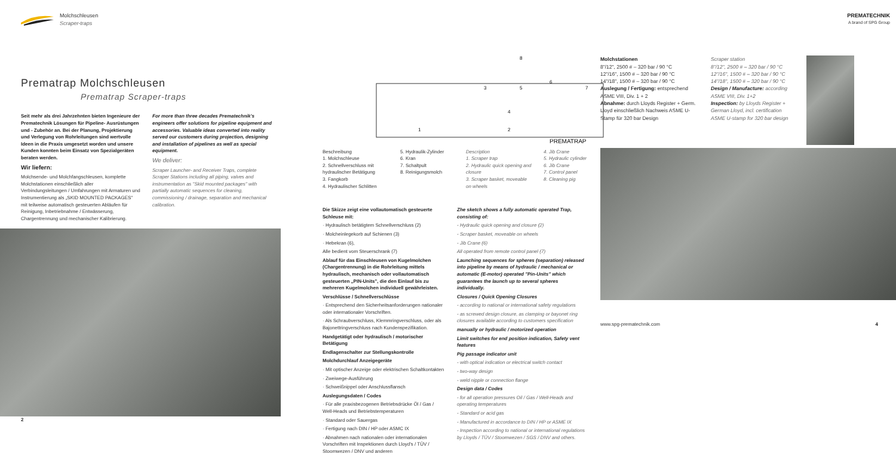Molchschleusen
Scraper-traps
Prematrap Molchschleusen
Prematrap Scraper-traps
Seit mehr als drei Jahrzehnten bieten Ingenieure der Prematechnik Lösungen für Pipeline- Ausrüstungen und - Zubehör an. Bei der Planung, Projektierung und Verlegung von Rohrleitungen sind wertvolle Ideen in die Praxis umgesetzt worden und unsere Kunden konnten beim Einsatz von Spezialgeräten beraten werden.
Wir liefern:
Molchsende- und Molchfangschleusen, komplette Molchstationen einschließlich aller Verbindungsleitungen / Umfahrungen mit Armaturen und Instrumentierung als „SKID MOUNTED PACKAGES" mit teilweise automatisch gesteuerten Abläufen für Reinigung, Inbetriebnahme / Entwässerung, Chargentrennung und mechanischer Kalibrierung.
For more than three decades Prematechnik's engineers offer solutions for pipeline equipment and accessories. Valuable ideas converted into reality served our customers during projection, designing and installation of pipelines as well as special equipment.
We deliver:
Scraper Launcher- and Receiver Traps, complete Scraper Stations including all piping, valves and instrumentation as "Skid mounted packages" with partially automatic sequences for cleaning, commissioning / drainage, separation and mechanical calibration.
2
1
2
3
4
5
6
7
8
PREMATRAP
Beschreibung
1. Molchschleuse
2. Schnellverschluss mit hydraulischer Betätigung
3. Fangkorb
4. Hydraulischer Schlitten
5. Hydraulik-Zylinder
6. Kran
7. Schaltpult
8. Reinigungsmolch
Description
1. Scraper trap
2. Hydraulic quick opening and closure
3. Scraper basket, moveable on wheels
4. Jib Crane
5. Hydraulic cylinder
6. Jib Crane
7. Control panel
8. Cleaning pig
Die Skizze zeigt eine vollautomatisch gesteuerte Schleuse mit:
· Hydraulisch betätigtem Schnellverschluss (2)
· Molcheinlegekorb auf Schienen (3)
· Hebekran (6),
Alle bedient vom Steuerschrank (7)
Ablauf für das Einschleusen von Kugelmolchen (Chargentrennung) in die Rohrleitung mittels hydraulisch, mechanisch oder vollautomatisch gesteuerten „PIN-Units", die den Einlauf bis zu mehreren Kugelmolchen individuell gewährleisten.
Verschlüsse / Schnellverschlüsse
· Entsprechend den Sicherheitsanforderungen nationaler oder internationaler Vorschriften.
· Als Schraubverschluss, Klemmringverschluss, oder als Bajonettringverschluss nach Kundenspezifikation.
Handgetätigt oder hydraulisch / motorischer Betätigung
Endlagenschalter zur Stellungskontrolle
Molchdurchlauf Anzeigegeräte
· Mit optischer Anzeige oder elektrischen Schaltkontakten
· Zweiwege-Ausführung
· Schweißnippel oder Anschlussflansch
Auslegungsdaten / Codes
· Für alle praxisbezogenen Betriebsdrücke Öl / Gas / Well-Heads und Betriebstemperaturen
· Standard oder Sauergas
· Fertigung nach DIN / HP oder ASMC IX
· Abnahmen nach nationalen oder internationalen Vorschriften mit Inspektionen durch Lloyd's / TÜV / Stoomwezen / DNV und anderen
Zhe sketch shows a fully automatic operated Trap, consisting of:
- Hydraulic quick opening and closure (2)
- Scraper basket, moveable on wheels
- Jib Crane (6)
All operated from remote control panel (7)
Launching sequences for spheres (separation) released into pipeline by means of hydraulic / mechanical or automatic (E-motor) operated "Pin-Units" which guarantees the launch up to several spheres individually.
Closures / Quick Opening Closures
- according to national or international safety regulations
- as screwed design closure, as clamping or bayonet ring closures available according to customers specification
manually or hydraulic / motorized operation
Limit switches for end position indication, Safety vent features
Pig passage indicator unit
- with optical indication or electrical switch contact
- two-way design
- weld nipple or connection flange
Design data / Codes
- for all operation pressures Oil / Gas / Well-Heads and operating temperatures
- Standard or acid gas
- Manufactured in accordance to DIN / HP or ASME IX
- Inspection according to national or international regulations by Lloyds / TÜV / Stoomwezen / SGS / DNV and others.
PREMATECHNIK
A brand of SPG Group
Molchstationen
8"/12", 2500 # – 320 bar / 90 °C
12"/16", 1500 # – 320 bar / 90 °C
14"/18", 1500 # – 320 bar / 90 °C
Auslegung / Fertigung: entsprechend ASME VIII, Div. 1 + 2
Abnahme: durch Lloyds Register + Germ. Lloyd einschließlich Nachweis ASME U-Stamp für 320 bar Design
Scraper station
8"/12", 2500 # – 320 bar / 90 °C
12"/16", 1500 # – 320 bar / 90 °C
14"/18", 1500 # – 320 bar / 90 °C
Design / Manufacture: according ASME VIII, Div. 1+2
Inspection: by Lloyds Register + German Lloyd, incl. certification ASME U-stamp for 320 bar design
www.spg-prematechnik.com 4